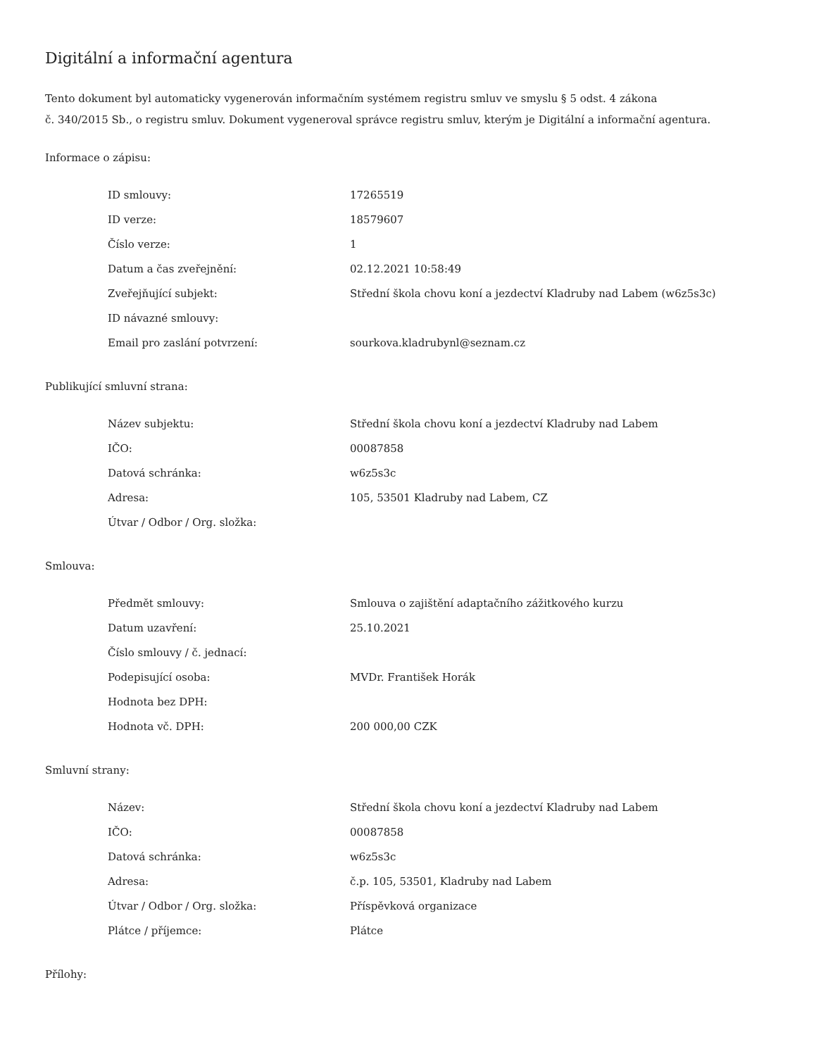Digitální a informační agentura
Tento dokument byl automaticky vygenerován informačním systémem registru smluv ve smyslu § 5 odst. 4 zákona
č. 340/2015 Sb., o registru smluv. Dokument vygeneroval správce registru smluv, kterým je Digitální a informační agentura.
Informace o zápisu:
| ID smlouvy: | 17265519 |
| ID verze: | 18579607 |
| Číslo verze: | 1 |
| Datum a čas zveřejnění: | 02.12.2021 10:58:49 |
| Zveřejňující subjekt: | Střední škola chovu koní a jezdectví Kladruby nad Labem (w6z5s3c) |
| ID návazné smlouvy: | |
| Email pro zaslání potvrzení: | sourkova.kladrubynl@seznam.cz |
Publikující smluvní strana:
| Název subjektu: | Střední škola chovu koní a jezdectví Kladruby nad Labem |
| IČO: | 00087858 |
| Datová schránka: | w6z5s3c |
| Adresa: | 105, 53501 Kladruby nad Labem, CZ |
| Útvar / Odbor / Org. složka: | |
Smlouva:
| Předmět smlouvy: | Smlouva o zajištění adaptačního zážitkového kurzu |
| Datum uzavření: | 25.10.2021 |
| Číslo smlouvy / č. jednací: | |
| Podepisující osoba: | MVDr. František Horák |
| Hodnota bez DPH: | |
| Hodnota vč. DPH: | 200 000,00 CZK |
Smluvní strany:
| Název: | Střední škola chovu koní a jezdectví Kladruby nad Labem |
| IČO: | 00087858 |
| Datová schránka: | w6z5s3c |
| Adresa: | č.p. 105, 53501, Kladruby nad Labem |
| Útvar / Odbor / Org. složka: | Příspěvková organizace |
| Plátce / příjemce: | Plátce |
Přílohy: